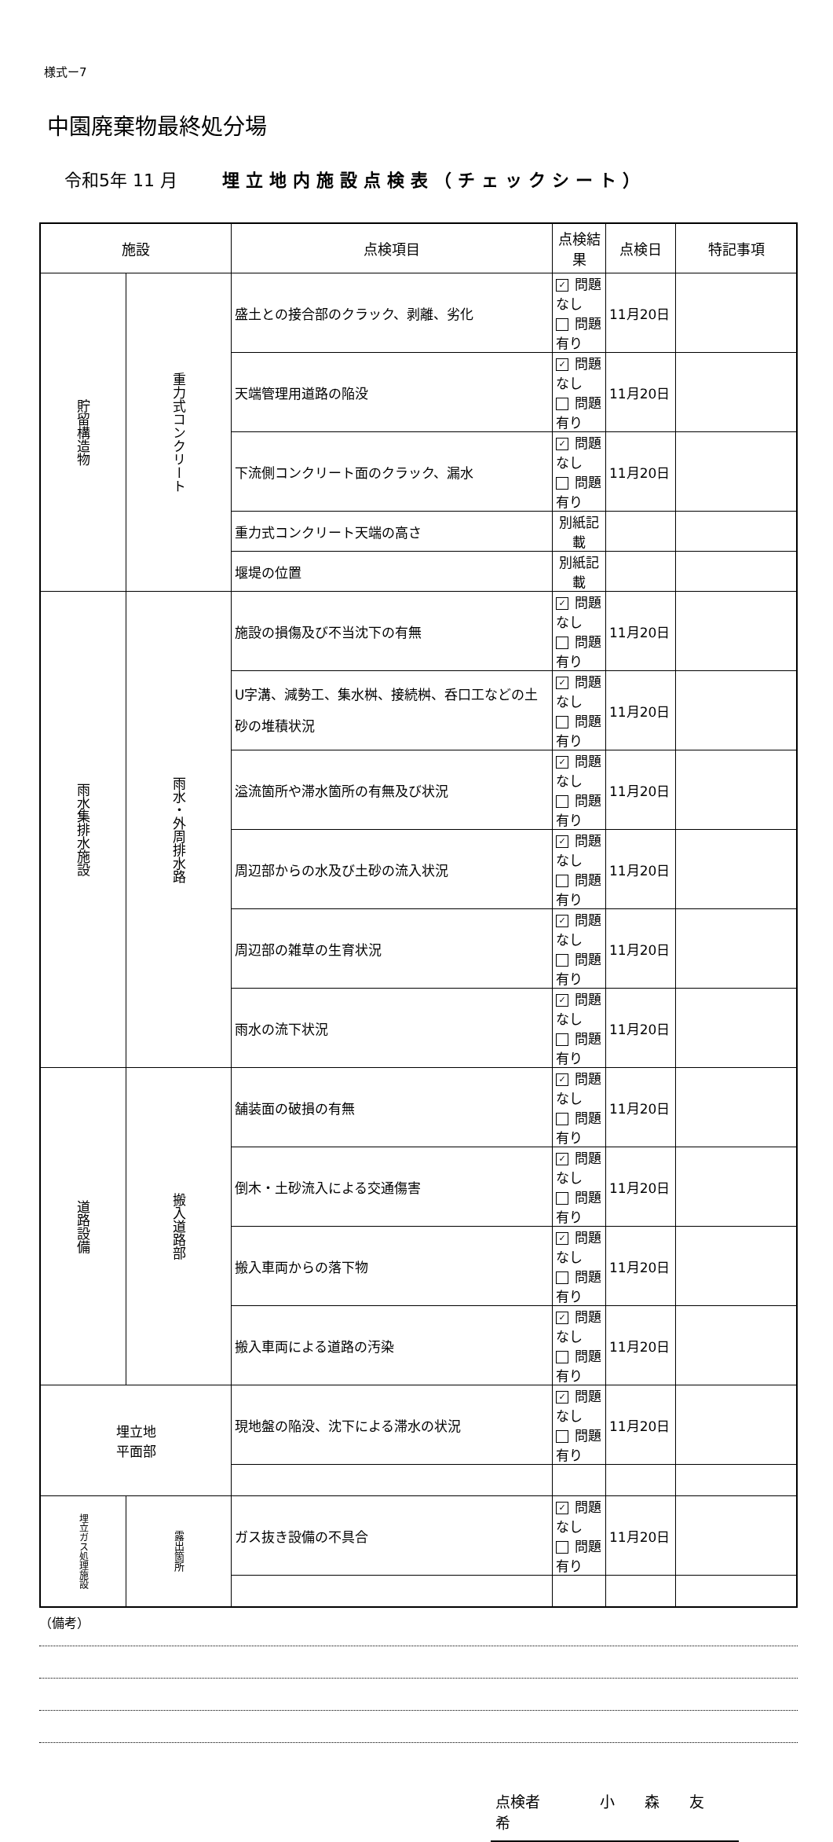様式ー7
中園廃棄物最終処分場
令和5年 11 月 埋立地内施設点検表（チェックシート）
| 施設 | | 点検項目 | 点検結果 | 点検日 | 特記事項 |
| --- | --- | --- | --- | --- | --- |
| 貯留構造物 | 重力式コンクリート | 盛土との接合部のクラック、剥離、劣化 | ✓ 問題なし 問題有り | 11月20日 | |
| | | 天端管理用道路の陥没 | ✓ 問題なし 問題有り | 11月20日 | |
| | | 下流側コンクリート面のクラック、漏水 | ✓ 問題なし 問題有り | 11月20日 | |
| | | 重力式コンクリート天端の高さ | 別紙記載 | | |
| | | 堰堤の位置 | 別紙記載 | | |
| 雨水集排水施設 | 雨水・外周排水路 | 施設の損傷及び不当沈下の有無 | ✓ 問題なし 問題有り | 11月20日 | |
| | | U字溝、減勢工、集水桝、接続桝、呑口工などの土砂の堆積状況 | ✓ 問題なし 問題有り | 11月20日 | |
| | | 溢流箇所や滞水箇所の有無及び状況 | ✓ 問題なし 問題有り | 11月20日 | |
| | | 周辺部からの水及び土砂の流入状況 | ✓ 問題なし 問題有り | 11月20日 | |
| | | 周辺部の雑草の生育状況 | ✓ 問題なし 問題有り | 11月20日 | |
| | | 雨水の流下状況 | ✓ 問題なし 問題有り | 11月20日 | |
| 道路設備 | 搬入道路部 | 舗装面の破損の有無 | ✓ 問題なし 問題有り | 11月20日 | |
| | | 倒木・土砂流入による交通傷害 | ✓ 問題なし 問題有り | 11月20日 | |
| | | 搬入車両からの落下物 | ✓ 問題なし 問題有り | 11月20日 | |
| | | 搬入車両による道路の汚染 | ✓ 問題なし 問題有り | 11月20日 | |
| 埋立地 平面部 | | 現地盤の陥没、沈下による滞水の状況 | ✓ 問題なし 問題有り | 11月20日 | |
| 埋立ガス処理施設 | 露出箇所 | ガス抜き設備の不具合 | ✓ 問題なし 問題有り | 11月20日 | |
（備考）
点検者　　　　小　　森　　友　　希